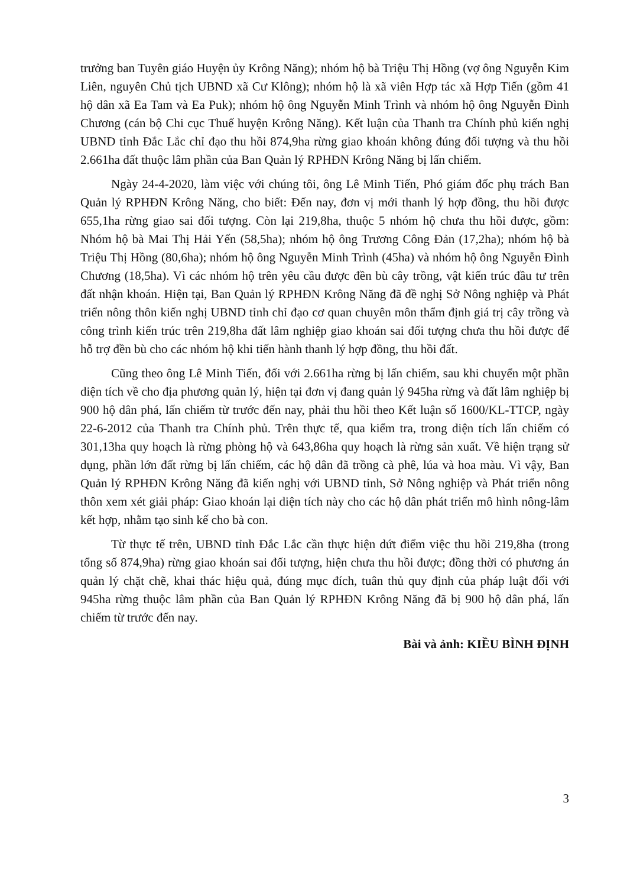trưởng ban Tuyên giáo Huyện ủy Krông Năng); nhóm hộ bà Triệu Thị Hồng (vợ ông Nguyễn Kim Liên, nguyên Chủ tịch UBND xã Cư Klông); nhóm hộ là xã viên Hợp tác xã Hợp Tiến (gồm 41 hộ dân xã Ea Tam và Ea Puk); nhóm hộ ông Nguyễn Minh Trình và nhóm hộ ông Nguyễn Đình Chương (cán bộ Chi cục Thuế huyện Krông Năng). Kết luận của Thanh tra Chính phủ kiến nghị UBND tỉnh Đắc Lắc chỉ đạo thu hồi 874,9ha rừng giao khoán không đúng đối tượng và thu hồi 2.661ha đất thuộc lâm phần của Ban Quản lý RPHĐN Krông Năng bị lấn chiếm.
Ngày 24-4-2020, làm việc với chúng tôi, ông Lê Minh Tiến, Phó giám đốc phụ trách Ban Quản lý RPHĐN Krông Năng, cho biết: Đến nay, đơn vị mới thanh lý hợp đồng, thu hồi được 655,1ha rừng giao sai đối tượng. Còn lại 219,8ha, thuộc 5 nhóm hộ chưa thu hồi được, gồm: Nhóm hộ bà Mai Thị Hải Yến (58,5ha); nhóm hộ ông Trương Công Đản (17,2ha); nhóm hộ bà Triệu Thị Hồng (80,6ha); nhóm hộ ông Nguyễn Minh Trình (45ha) và nhóm hộ ông Nguyễn Đình Chương (18,5ha). Vì các nhóm hộ trên yêu cầu được đền bù cây trồng, vật kiến trúc đầu tư trên đất nhận khoán. Hiện tại, Ban Quản lý RPHĐN Krông Năng đã đề nghị Sở Nông nghiệp và Phát triển nông thôn kiến nghị UBND tỉnh chỉ đạo cơ quan chuyên môn thẩm định giá trị cây trồng và công trình kiến trúc trên 219,8ha đất lâm nghiệp giao khoán sai đối tượng chưa thu hồi được để hỗ trợ đền bù cho các nhóm hộ khi tiến hành thanh lý hợp đồng, thu hồi đất.
Cũng theo ông Lê Minh Tiến, đối với 2.661ha rừng bị lấn chiếm, sau khi chuyển một phần diện tích về cho địa phương quản lý, hiện tại đơn vị đang quản lý 945ha rừng và đất lâm nghiệp bị 900 hộ dân phá, lấn chiếm từ trước đến nay, phải thu hồi theo Kết luận số 1600/KL-TTCP, ngày 22-6-2012 của Thanh tra Chính phủ. Trên thực tế, qua kiểm tra, trong diện tích lấn chiếm có 301,13ha quy hoạch là rừng phòng hộ và 643,86ha quy hoạch là rừng sản xuất. Về hiện trạng sử dụng, phần lớn đất rừng bị lấn chiếm, các hộ dân đã trồng cà phê, lúa và hoa màu. Vì vậy, Ban Quản lý RPHĐN Krông Năng đã kiến nghị với UBND tỉnh, Sở Nông nghiệp và Phát triển nông thôn xem xét giải pháp: Giao khoán lại diện tích này cho các hộ dân phát triển mô hình nông-lâm kết hợp, nhằm tạo sinh kế cho bà con.
Từ thực tế trên, UBND tỉnh Đắc Lắc cần thực hiện dứt điểm việc thu hồi 219,8ha (trong tổng số 874,9ha) rừng giao khoán sai đối tượng, hiện chưa thu hồi được; đồng thời có phương án quản lý chặt chẽ, khai thác hiệu quả, đúng mục đích, tuân thủ quy định của pháp luật đối với 945ha rừng thuộc lâm phần của Ban Quản lý RPHĐN Krông Năng đã bị 900 hộ dân phá, lấn chiếm từ trước đến nay.
Bài và ảnh: KIỀU BÌNH ĐỊNH
3